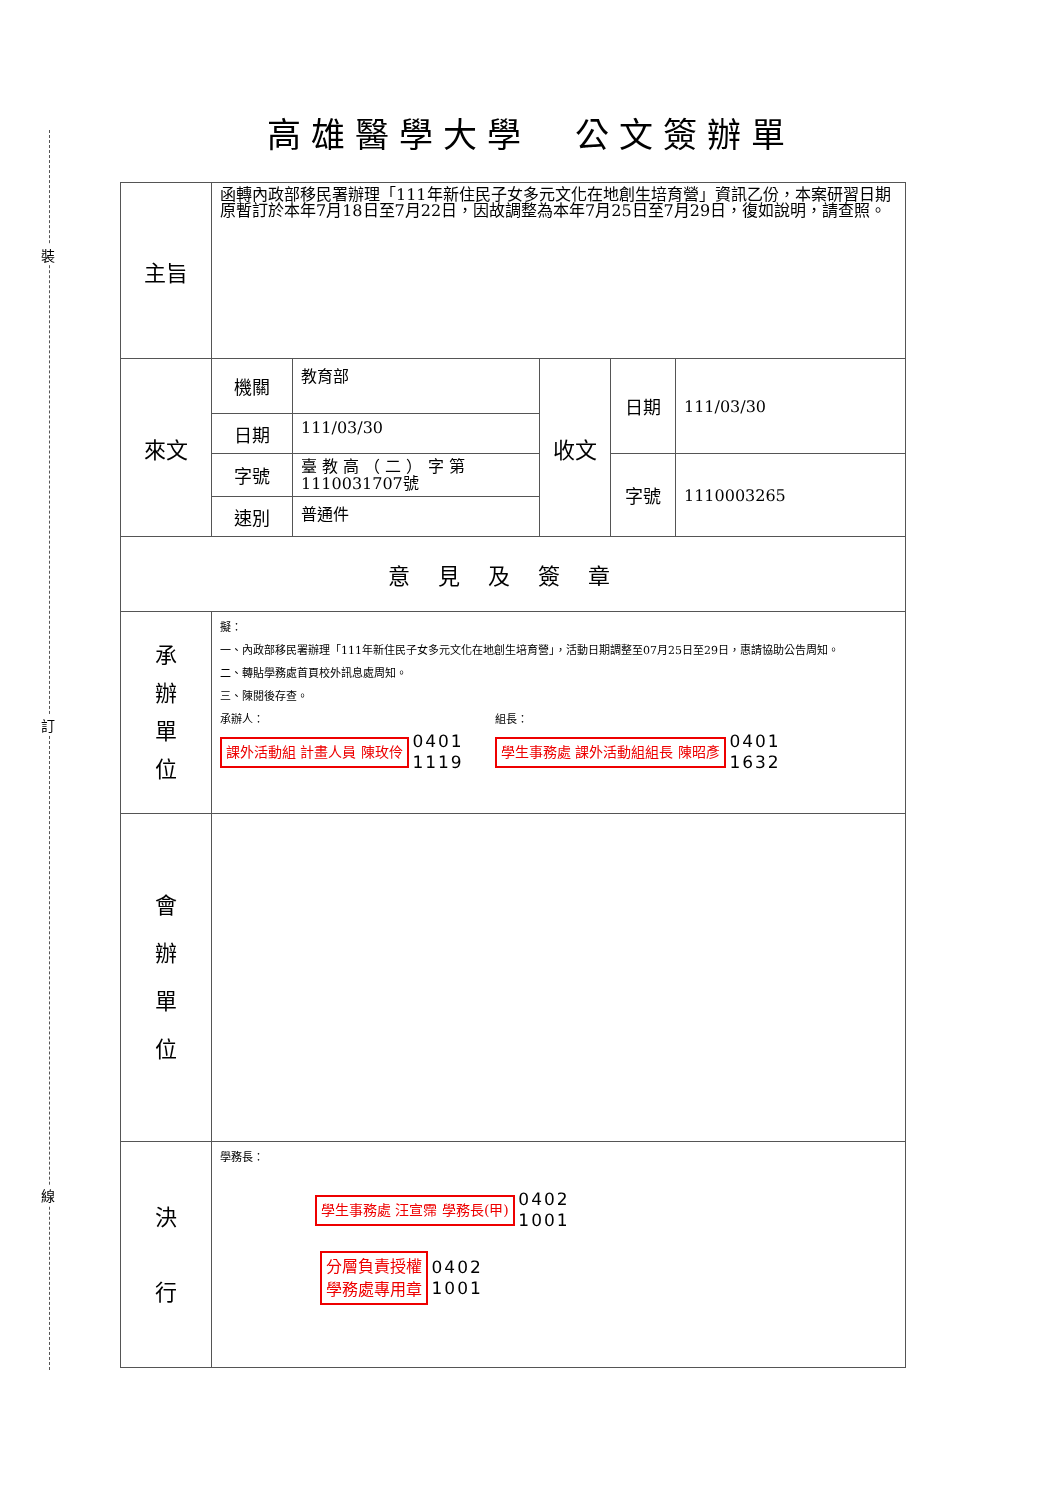裝
訂
線
高雄醫學大學　公文簽辦單
| 主旨 | 函轉內政部移民署辦理「111年新住民子女多元文化在地創生培育營」資訊乙份，本案研習日期原暫訂於本年7月18日至7月22日，因故調整為本年7月25日至7月29日，復如說明，請查照。 | | | | |
| 來文 | 機關 | 教育部 | 收文 | 日期 | 111/03/30 |
| | 日期 | 111/03/30 | | | |
| | 字號 | 臺 教 高 （ 二 ） 字 第 1110031707號 | | 字號 | 1110003265 |
| | 速別 | 普通件 | | | |
| 意見及簽章 | | | | | |
| 承 辦 單 位 | 擬： 一、內政部移民署辦理「111年新住民子女多元文化在地創生培育營」，活動日期調整至07月25日至29日，惠請協助公告周知。 二、轉貼學務處首頁校外訊息處周知。 三、陳閱後存查。 承辦人： 課外活動組 計畫人員 陳玫伶 0401 1119 組長： 學生事務處 課外活動組組長 陳昭彥 0401 1632 | | | | |
| 會 辦 單 位 | | | | | |
| 決 行 | 學務長： 學生事務處 汪宣霈 學務長(甲) 0402 1001 分層負責授權 學務處專用章 0402 1001 | | | | |